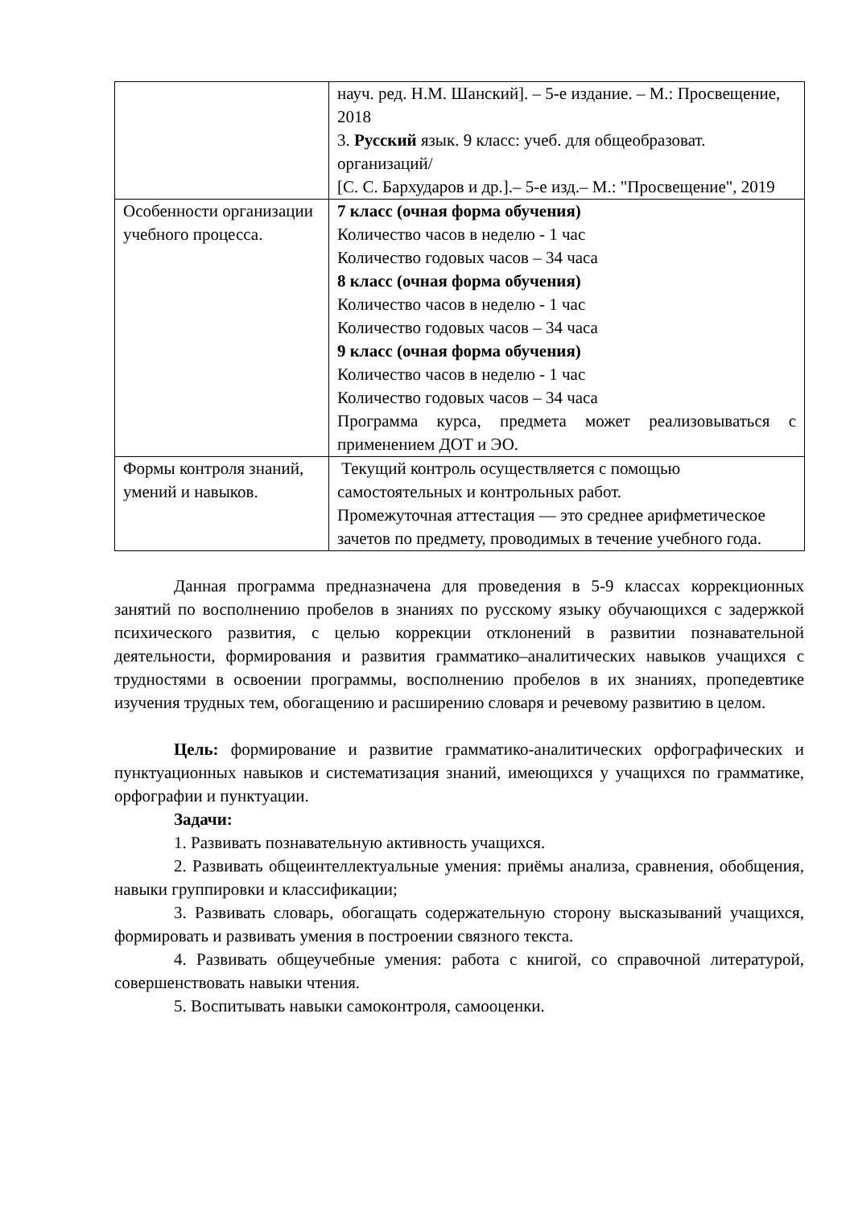| | науч. ред. Н.М. Шанский]. – 5-е издание. – М.: Просвещение, 2018 3. Русский язык. 9 класс: учеб. для общеобразоват. организаций/ [С. С. Бархударов и др.].– 5-е изд.– М.: "Просвещение", 2019 |
| Особенности организации учебного процесса. | 7 класс (очная форма обучения) Количество часов в неделю - 1 час Количество годовых часов – 34 часа 8 класс (очная форма обучения) Количество часов в неделю - 1 час Количество годовых часов – 34 часа 9 класс (очная форма обучения) Количество часов в неделю - 1 час Количество годовых часов – 34 часа Программа курса, предмета может реализовываться с применением ДОТ и ЭО. |
| Формы контроля знаний, умений и навыков. | Текущий контроль осуществляется с помощью самостоятельных и контрольных работ. Промежуточная аттестация — это среднее арифметическое зачетов по предмету, проводимых в течение учебного года. |
Данная программа предназначена для проведения в 5-9 классах коррекционных занятий по восполнению пробелов в знаниях по русскому языку обучающихся с задержкой психического развития, с целью коррекции отклонений в развитии познавательной деятельности, формирования и развития грамматико–аналитических навыков учащихся с трудностями в освоении программы, восполнению пробелов в их знаниях, пропедевтике изучения трудных тем, обогащению и расширению словаря и речевому развитию в целом.
Цель: формирование и развитие грамматико-аналитических орфографических и пунктуационных навыков и систематизация знаний, имеющихся у учащихся по грамматике, орфографии и пунктуации.
Задачи:
1. Развивать познавательную активность учащихся.
2. Развивать общеинтеллектуальные умения: приёмы анализа, сравнения, обобщения, навыки группировки и классификации;
3. Развивать словарь, обогащать содержательную сторону высказываний учащихся, формировать и развивать умения в построении связного текста.
4. Развивать общеучебные умения: работа с книгой, со справочной литературой, совершенствовать навыки чтения.
5. Воспитывать навыки самоконтроля, самооценки.